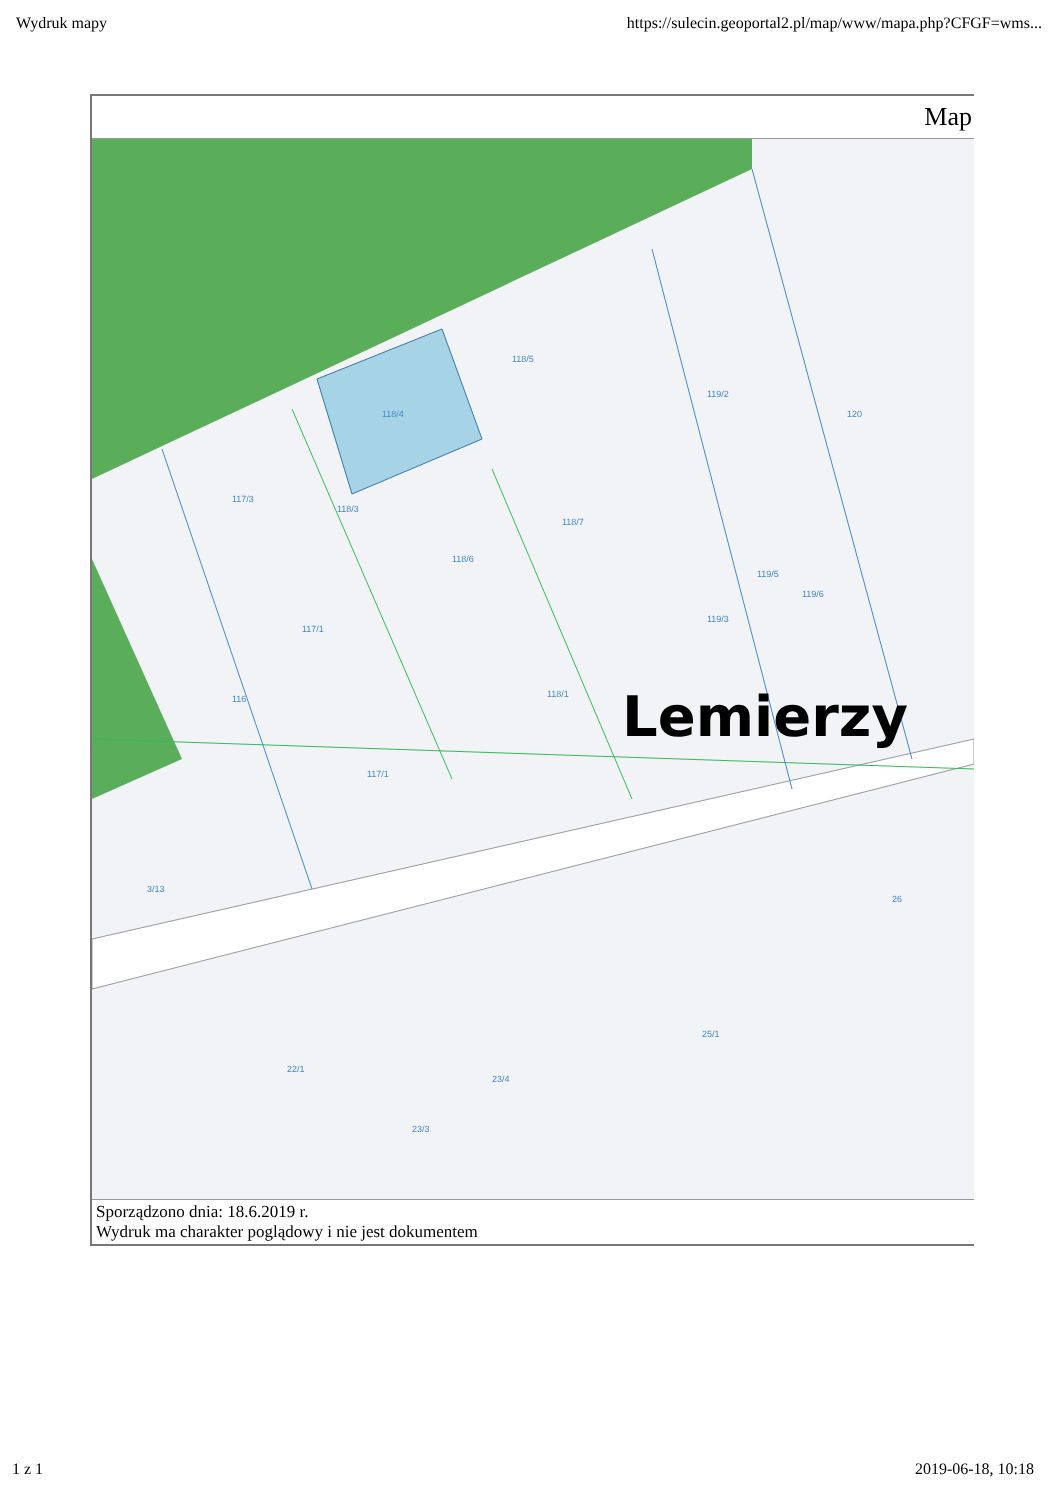Wydruk mapy https://sulecin.geoportal2.pl/map/www/mapa.php?CFGF=wms...
Map
118/4
118/5
119/2
117/3
118/3
118/7
118/6
117/1
118/1
119/3
119/5
119/6
116
117/1
3/13
22/1
23/4
23/3
25/1
26
120
Lemierzy
Sporządzono dnia: 18.6.2019 r.
Wydruk ma charakter poglądowy i nie jest dokumentem
1 z 1 2019-06-18, 10:18